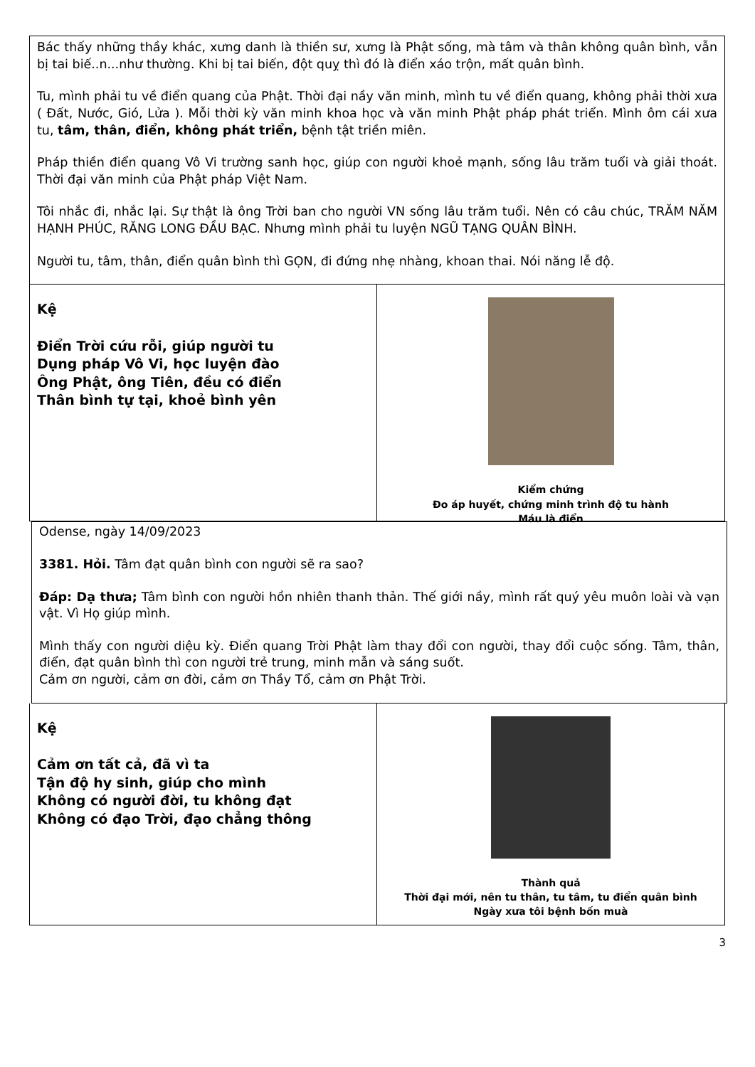Bác thấy những thầy khác, xưng danh là thiền sư, xưng là Phật sống, mà tâm và thân không quân bình, vẫn bị tai biế..n...như thường. Khi bị tai biến, đột quỵ thì đó là điển xáo trộn, mất quân bình.
Tu, mình phải tu về điển quang của Phật. Thời đại nầy văn minh, mình tu về điển quang, không phải thời xưa ( Đất, Nước, Gió, Lửa ). Mỗi thời kỳ văn minh khoa học và văn minh Phật pháp phát triển. Mình ôm cái xưa tu, tâm, thân, điển, không phát triển, bệnh tật triền miên.
Pháp thiền điển quang Vô Vi trường sanh học, giúp con người khoẻ mạnh, sống lâu trăm tuổi và giải thoát. Thời đại văn minh của Phật pháp Việt Nam.
Tôi nhắc đi, nhắc lại. Sự thật là ông Trời ban cho người VN sống lâu trăm tuổi. Nên có câu chúc, TRĂM NĂM HẠNH PHÚC, RĂNG LONG ĐẦU BẠC. Nhưng mình phải tu luyện NGŨ TẠNG QUÂN BÌNH.
Người tu, tâm, thân, điển quân bình thì GỌN, đi đứng nhẹ nhàng, khoan thai. Nói năng lễ độ.
Kệ
Điển Trời cứu rỗi, giúp người tu
Dụng pháp Vô Vi, học luyện đào
Ông Phật, ông Tiên, đều có điển
Thân bình tự tại, khoẻ bình yên
Kiểm chứng
Đo áp huyết, chứng minh trình độ tu hành
Máu là điển
Odense, ngày 14/09/2023
3381. Hỏi. Tâm đạt quân bình con người sẽ ra sao?
Đáp: Dạ thưa; Tâm bình con người hồn nhiên thanh thản. Thế giới nầy, mình rất quý yêu muôn loài và vạn vật. Vì Họ giúp mình.
Mình thấy con người diệu kỳ. Điển quang Trời Phật làm thay đổi con người, thay đổi cuộc sống. Tâm, thân, điển, đạt quân bình thì con người trẻ trung, minh mẫn và sáng suốt.
Cảm ơn người, cảm ơn đời, cảm ơn Thầy Tổ, cảm ơn Phật Trời.
Kệ
Cảm ơn tất cả, đã vì ta
Tận độ hy sinh, giúp cho mình
Không có người đời, tu không đạt
Không có đạo Trời, đạo chẳng thông
Thành quả
Thời đại mới, nên tu thân, tu tâm, tu điển quân bình
Ngày xưa tôi bệnh bốn muà
3